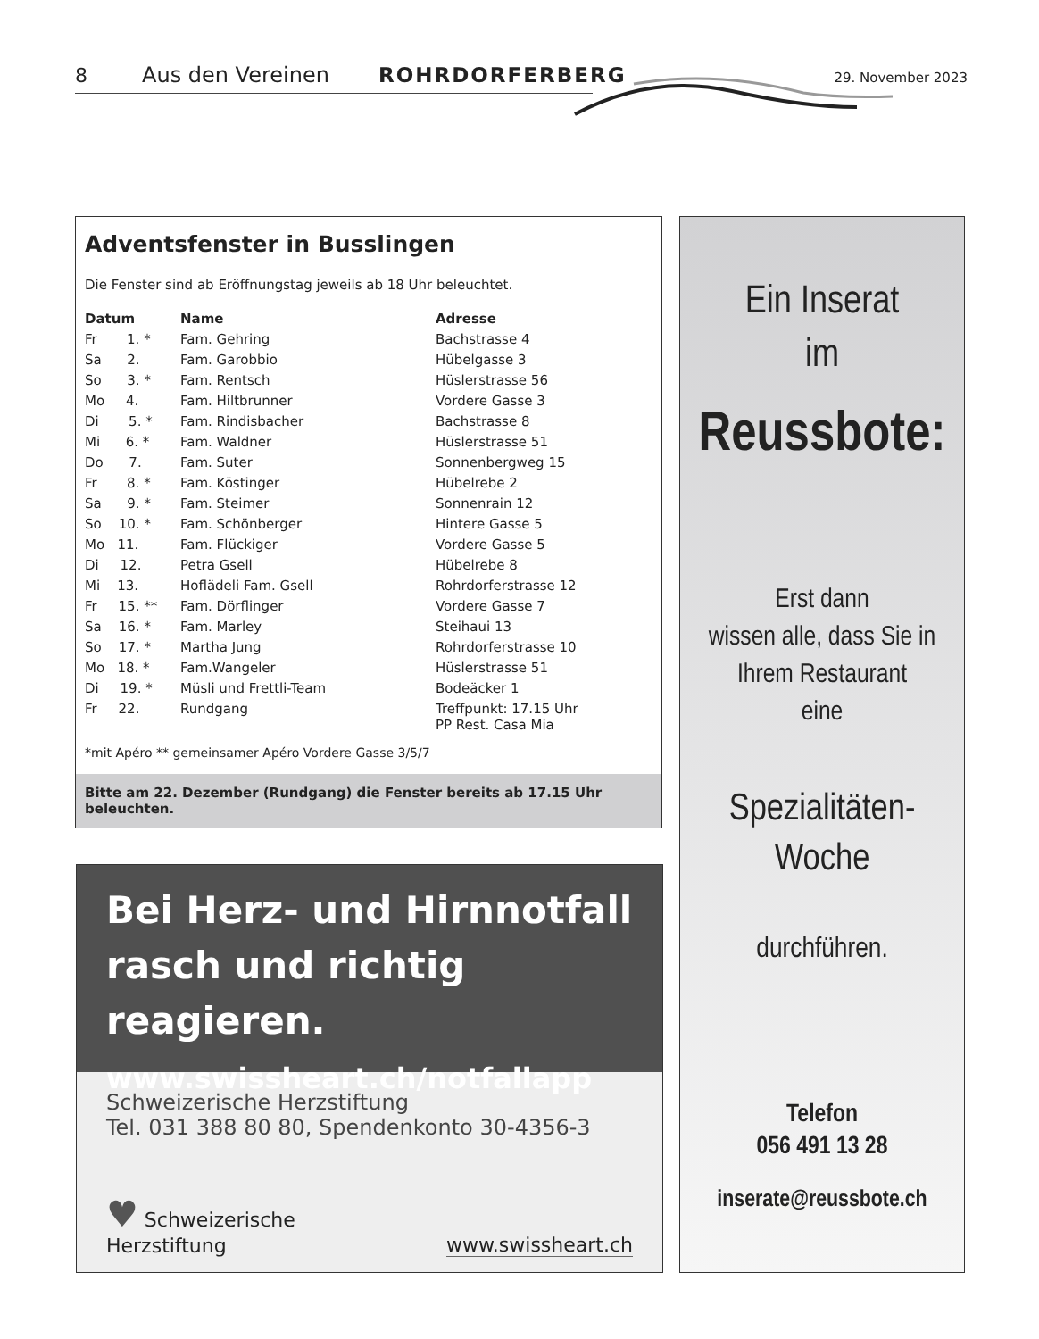8 Aus den Vereinen ROHRDORFERBERG 29. November 2023
Adventsfenster in Busslingen
Die Fenster sind ab Eröffnungstag jeweils ab 18 Uhr beleuchtet.
| Datum | Name | Adresse |
| --- | --- | --- |
| Fr 1. * | Fam. Gehring | Bachstrasse 4 |
| Sa 2. | Fam. Garobbio | Hübelgasse 3 |
| So 3. * | Fam. Rentsch | Hüslerstrasse 56 |
| Mo 4. | Fam. Hiltbrunner | Vordere Gasse 3 |
| Di 5. * | Fam. Rindisbacher | Bachstrasse 8 |
| Mi 6. * | Fam. Waldner | Hüslerstrasse 51 |
| Do 7. | Fam. Suter | Sonnenbergweg 15 |
| Fr 8. * | Fam. Köstinger | Hübelrebe 2 |
| Sa 9. * | Fam. Steimer | Sonnenrain 12 |
| So 10. * | Fam. Schönberger | Hintere Gasse 5 |
| Mo 11. | Fam. Flückiger | Vordere Gasse 5 |
| Di 12. | Petra Gsell | Hübelrebe 8 |
| Mi 13. | Hoflädeli Fam. Gsell | Rohrdorferstrasse 12 |
| Fr 15. ** | Fam. Dörflinger | Vordere Gasse 7 |
| Sa 16. * | Fam. Marley | Steihaui 13 |
| So 17. * | Martha Jung | Rohrdorferstrasse 10 |
| Mo 18. * | Fam.Wangeler | Hüslerstrasse 51 |
| Di 19. * | Müsli und Frettli-Team | Bodeäcker 1 |
| Fr 22. | Rundgang | Treffpunkt: 17.15 Uhr PP Rest. Casa Mia |
*mit Apéro ** gemeinsamer Apéro Vordere Gasse 3/5/7
Bitte am 22. Dezember (Rundgang) die Fenster bereits ab 17.15 Uhr beleuchten.
Bei Herz- und Hirnnotfall
rasch und richtig reagieren.
www.swissheart.ch/notfallapp
Schweizerische Herzstiftung
Tel. 031 388 80 80, Spendenkonto 30-4356-3
♥ Schweizerische
Herzstiftung www.swissheart.ch
Ein Inserat
im
Reussbote:
Erst dann
wissen alle, dass Sie in
Ihrem Restaurant
eine
Spezialitäten-
Woche
durchführen.
Telefon
056 491 13 28
inserate@reussbote.ch